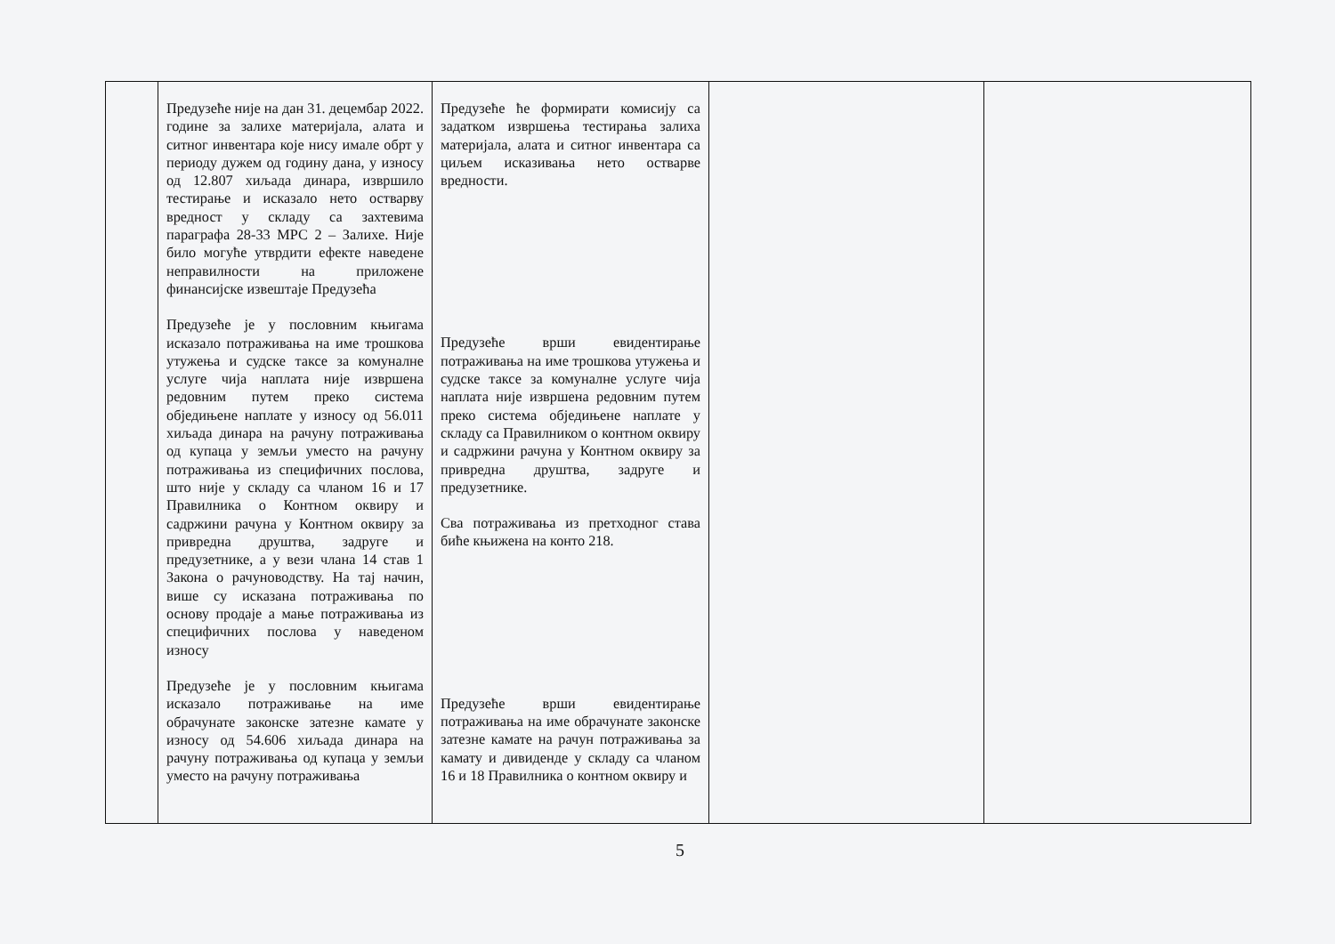| | Предузеће није на дан 31. децембар 2022. године за залихе материјала, алата и ситног инвентара које нису имале обрт у периоду дужем од годину дана, у износу од 12.807 хиљада динара, извршило тестирање и исказало нето остварву вредност у складу са захтевима параграфа 28-33 МРС 2 – Залихе. Није било могуће утврдити ефекте наведене неправилности на приложене финансијске извештаје Предузећа Предузеће је у пословним књигама исказало потраживања на име трошкова утужења и судске таксе за комуналне услуге чија наплата није извршена редовним путем преко система обједињене наплате у износу од 56.011 хиљада динара на рачуну потраживања од купаца у земљи уместо на рачуну потраживања из специфичних послова, што није у складу са чланом 16 и 17 Правилника о Контном оквиру и садржини рачуна у Контном оквиру за привредна друштва, задруге и предузетнике, а у вези члана 14 став 1 Закона о рачуноводству. На тај начин, више су исказана потраживања по основу продаје а мање потраживања из специфичних послова у наведеном износу Предузеће је у пословним књигама исказало потраживање на име обрачунате законске затезне камате у износу од 54.606 хиљада динара на рачуну потраживања од купаца у земљи уместо на рачуну потраживања | Предузеће ће формирати комисију са задатком извршења тестирања залиха материјала, алата и ситног инвентара са циљем исказивања нето остварве вредности. Предузеће врши евидентирање потраживања на име трошкова утужења и судске таксе за комуналне услуге чија наплата није извршена редовним путем преко система обједињене наплате у складу са Правилником о контном оквиру и садржини рачуна у Контном оквиру за привредна друштва, задруге и предузетнике. Сва потраживања из претходног става биће књижена на конто 218. Предузеће врши евидентирање потраживања на име обрачунате законске затезне камате на рачун потраживања за камату и дивиденде у складу са чланом 16 и 18 Правилника о контном оквиру и | | |
5